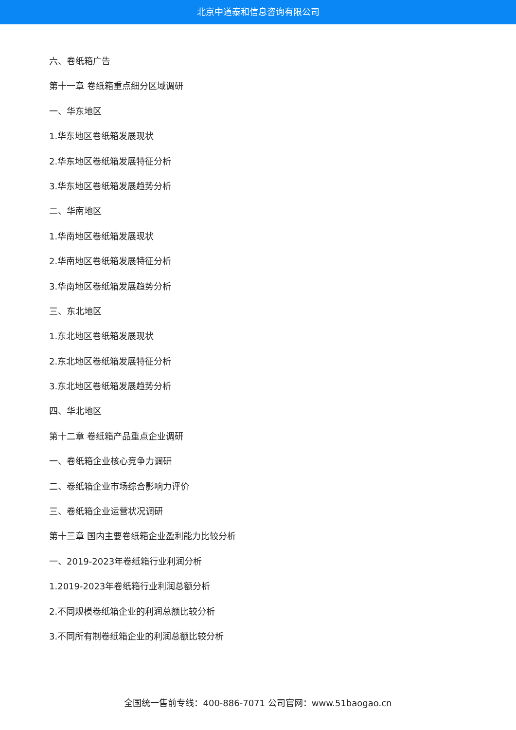北京中道泰和信息咨询有限公司
六、卷纸箱广告
第十一章 卷纸箱重点细分区域调研
一、华东地区
1.华东地区卷纸箱发展现状
2.华东地区卷纸箱发展特征分析
3.华东地区卷纸箱发展趋势分析
二、华南地区
1.华南地区卷纸箱发展现状
2.华南地区卷纸箱发展特征分析
3.华南地区卷纸箱发展趋势分析
三、东北地区
1.东北地区卷纸箱发展现状
2.东北地区卷纸箱发展特征分析
3.东北地区卷纸箱发展趋势分析
四、华北地区
第十二章 卷纸箱产品重点企业调研
一、卷纸箱企业核心竞争力调研
二、卷纸箱企业市场综合影响力评价
三、卷纸箱企业运营状况调研
第十三章 国内主要卷纸箱企业盈利能力比较分析
一、2019-2023年卷纸箱行业利润分析
1.2019-2023年卷纸箱行业利润总额分析
2.不同规模卷纸箱企业的利润总额比较分析
3.不同所有制卷纸箱企业的利润总额比较分析
全国统一售前专线：400-886-7071 公司官网：www.51baogao.cn